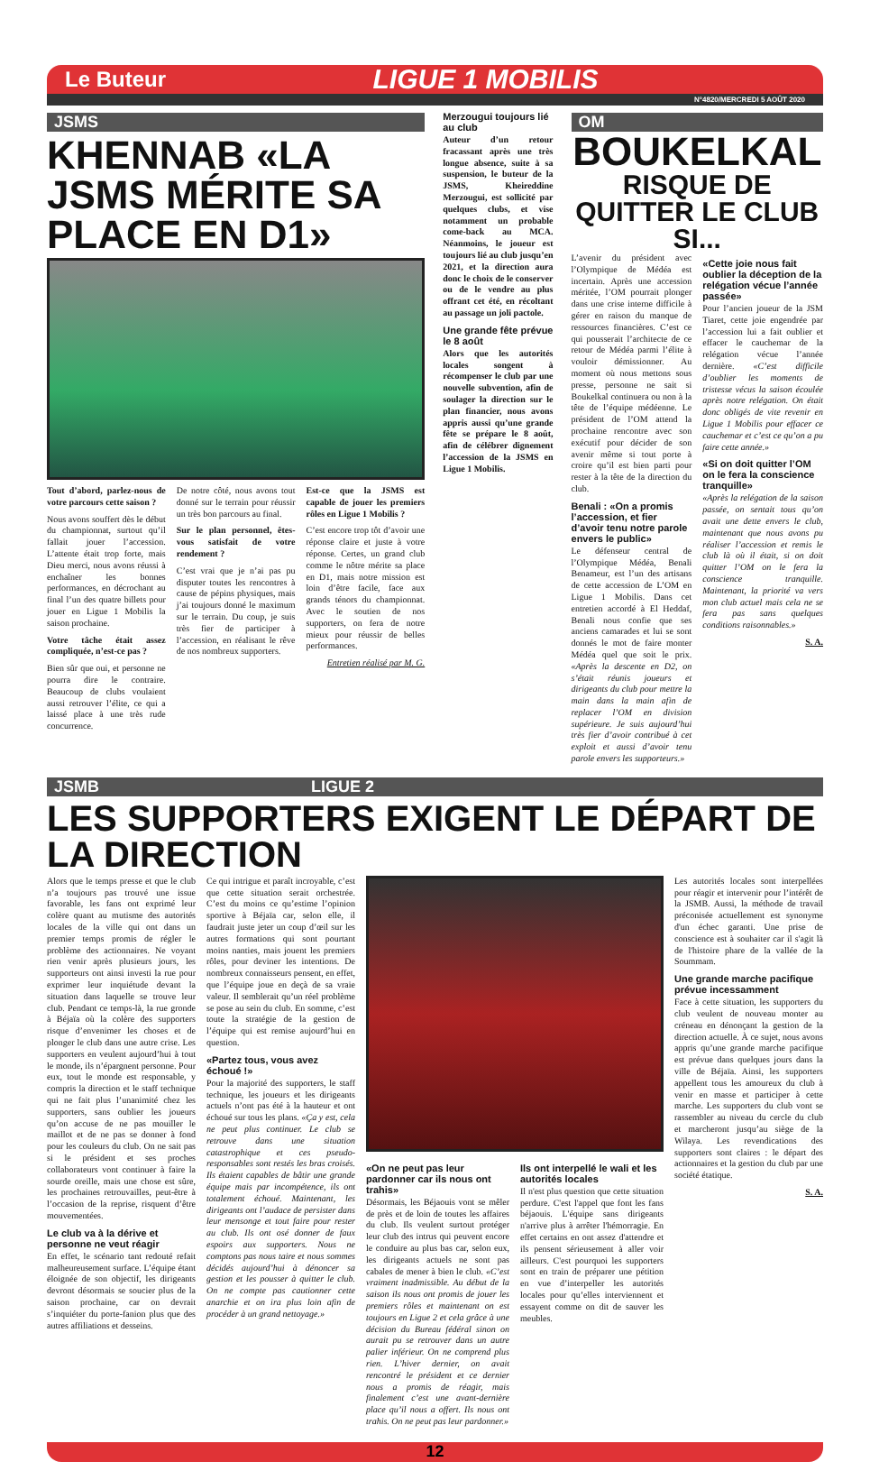Le Buteur LIGUE 1 MOBILIS
N°4820/MERCREDI 5 AOÛT 2020
JSMS
KHENNAB «LA JSMS MÉRITE SA PLACE EN D1»
Tout d’abord, parlez-nous de votre parcours cette saison ?
Nous avons souffert dès le début du championnat, surtout qu’il fallait jouer l’accession. L’attente était trop forte, mais Dieu merci, nous avons réussi à enchaîner les bonnes performances, en décrochant au final l’un des quatre billets pour jouer en Ligue 1 Mobilis la saison prochaine.
Votre tâche était assez compliquée, n’est-ce pas ?
Bien sûr que oui, et personne ne pourra dire le contraire. Beaucoup de clubs voulaient aussi retrouver l’élite, ce qui a laissé place à une très rude concurrence.
De notre côté, nous avons tout donné sur le terrain pour réussir un très bon parcours au final.
Sur le plan personnel, êtes-vous satisfait de votre rendement ?
C’est vrai que je n’ai pas pu disputer toutes les rencontres à cause de pépins physiques, mais j’ai toujours donné le maximum sur le terrain. Du coup, je suis très fier de participer à l’accession, en réalisant le rêve de nos nombreux supporters.
Est-ce que la JSMS est capable de jouer les premiers rôles en Ligue 1 Mobilis ?
C’est encore trop tôt d’avoir une réponse claire et juste à votre réponse. Certes, un grand club comme le nôtre mérite sa place en D1, mais notre mission est loin d’être facile, face aux grands ténors du championnat. Avec le soutien de nos supporters, on fera de notre mieux pour réussir de belles performances.
Entretien réalisé par M. G.
Merzougui toujours lié au club
Auteur d’un retour fracassant après une très longue absence, suite à sa suspension, le buteur de la JSMS, Kheireddine Merzougui, est sollicité par quelques clubs, et vise notamment un probable come-back au MCA. Néanmoins, le joueur est toujours lié au club jusqu’en 2021, et la direction aura donc le choix de le conserver ou de le vendre au plus offrant cet été, en récoltant au passage un joli pactole.
Une grande fête prévue le 8 août
Alors que les autorités locales songent à récompenser le club par une nouvelle subvention, afin de soulager la direction sur le plan financier, nous avons appris aussi qu’une grande fête se prépare le 8 août, afin de célébrer dignement l’accession de la JSMS en Ligue 1 Mobilis.
OM
BOUKELKAL
RISQUE DE QUITTER LE CLUB SI...
L’avenir du président avec l’Olympique de Médéa est incertain. Après une accession méritée, l’OM pourrait plonger dans une crise interne difficile à gérer en raison du manque de ressources financières. C’est ce qui pousserait l’architecte de ce retour de Médéa parmi l’élite à vouloir démissionner. Au moment où nous mettons sous presse, personne ne sait si Boukelkal continuera ou non à la tête de l’équipe médéenne. Le président de l’OM attend la prochaine rencontre avec son exécutif pour décider de son avenir même si tout porte à croire qu’il est bien parti pour rester à la tête de la direction du club.
Benali : «On a promis l’accession, et fier d’avoir tenu notre parole envers le public»
Le défenseur central de l’Olympique Médéa, Benali Benameur, est l’un des artisans de cette accession de L’OM en Ligue 1 Mobilis. Dans cet entretien accordé à El Heddaf, Benali nous confie que ses anciens camarades et lui se sont donnés le mot de faire monter Médéa quel que soit le prix. «Après la descente en D2, on s’était réunis joueurs et dirigeants du club pour mettre la main dans la main afin de replacer l’OM en division supérieure. Je suis aujourd’hui très fier d’avoir contribué à cet exploit et aussi d’avoir tenu parole envers les supporteurs.»
«Cette joie nous fait oublier la déception de la relégation vécue l’année passée»
Pour l’ancien joueur de la JSM Tiaret, cette joie engendrée par l’accession lui a fait oublier et effacer le cauchemar de la relégation vécue l’année dernière. «C’est difficile d’oublier les moments de tristesse vécus la saison écoulée après notre relégation. On était donc obligés de vite revenir en Ligue 1 Mobilis pour effacer ce cauchemar et c’est ce qu’on a pu faire cette année.»
«Si on doit quitter l’OM on le fera la conscience tranquille»
«Après la relégation de la saison passée, on sentait tous qu’on avait une dette envers le club, maintenant que nous avons pu réaliser l’accession et remis le club là où il était, si on doit quitter l’OM on le fera la conscience tranquille. Maintenant, la priorité va vers mon club actuel mais cela ne se fera pas sans quelques conditions raisonnables.»
S. A.
JSMB LIGUE 2
LES SUPPORTERS EXIGENT LE DÉPART DE LA DIRECTION
Alors que le temps presse et que le club n’a toujours pas trouvé une issue favorable, les fans ont exprimé leur colère quant au mutisme des autorités locales de la ville qui ont dans un premier temps promis de régler le problème des actionnaires. Ne voyant rien venir après plusieurs jours, les supporteurs ont ainsi investi la rue pour exprimer leur inquiétude devant la situation dans laquelle se trouve leur club. Pendant ce temps-là, la rue gronde à Béjaïa où la colère des supporters risque d’envenimer les choses et de plonger le club dans une autre crise. Les supporters en veulent aujourd’hui à tout le monde, ils n’épargnent personne. Pour eux, tout le monde est responsable, y compris la direction et le staff technique qui ne fait plus l’unanimité chez les supporters, sans oublier les joueurs qu’on accuse de ne pas mouiller le maillot et de ne pas se donner à fond pour les couleurs du club. On ne sait pas si le président et ses proches collaborateurs vont continuer à faire la sourde oreille, mais une chose est sûre, les prochaines retrouvailles, peut-être à l’occasion de la reprise, risquent d’être mouvementées.
Le club va à la dérive et personne ne veut réagir
En effet, le scénario tant redouté refait malheureusement surface. L’équipe étant éloignée de son objectif, les dirigeants devront désormais se soucier plus de la saison prochaine, car on devrait s’inquiéter du porte-fanion plus que des autres affiliations et desseins.
Ce qui intrigue et paraît incroyable, c’est que cette situation serait orchestrée. C’est du moins ce qu’estime l’opinion sportive à Béjaïa car, selon elle, il faudrait juste jeter un coup d’œil sur les autres formations qui sont pourtant moins nanties, mais jouent les premiers rôles, pour deviner les intentions. De nombreux connaisseurs pensent, en effet, que l’équipe joue en deçà de sa vraie valeur. Il semblerait qu’un réel problème se pose au sein du club. En somme, c’est toute la stratégie de la gestion de l’équipe qui est remise aujourd’hui en question.
«Partez tous, vous avez échoué !»
Pour la majorité des supporters, le staff technique, les joueurs et les dirigeants actuels n’ont pas été à la hauteur et ont échoué sur tous les plans. «Ça y est, cela ne peut plus continuer. Le club se retrouve dans une situation catastrophique et ces pseudo-responsables sont restés les bras croisés. Ils étaient capables de bâtir une grande équipe mais par incompétence, ils ont totalement échoué. Maintenant, les dirigeants ont l’audace de persister dans leur mensonge et tout faire pour rester au club. Ils ont osé donner de faux espoirs aux supporters. Nous ne comptons pas nous taire et nous sommes décidés aujourd’hui à dénoncer sa gestion et les pousser à quitter le club. On ne compte pas cautionner cette anarchie et on ira plus loin afin de procéder à un grand nettoyage.»
«On ne peut pas leur pardonner car ils nous ont trahis»
Désormais, les Béjaouis vont se mêler de près et de loin de toutes les affaires du club. Ils veulent surtout protéger leur club des intrus qui peuvent encore le conduire au plus bas car, selon eux, les dirigeants actuels ne sont pas cabales de mener à bien le club. «C’est vraiment inadmissible. Au début de la saison ils nous ont promis de jouer les premiers rôles et maintenant on est toujours en Ligue 2 et cela grâce à une décision du Bureau fédéral sinon on aurait pu se retrouver dans un autre palier inférieur. On ne comprend plus rien. L’hiver dernier, on avait rencontré le président et ce dernier nous a promis de réagir, mais finalement c’est une avant-dernière place qu’il nous a offert. Ils nous ont trahis. On ne peut pas leur pardonner.»
Ils ont interpellé le wali et les autorités locales
Il n'est plus question que cette situation perdure. C'est l'appel que font les fans béjaouis. L'équipe sans dirigeants n'arrive plus à arrêter l'hémorragie. En effet certains en ont assez d'attendre et ils pensent sérieusement à aller voir ailleurs. C'est pourquoi les supporters sont en train de préparer une pétition en vue d’interpeller les autorités locales pour qu’elles interviennent et essayent comme on dit de sauver les meubles.
Les autorités locales sont interpellées pour réagir et intervenir pour l’intérêt de la JSMB. Aussi, la méthode de travail préconisée actuellement est synonyme d'un échec garanti. Une prise de conscience est à souhaiter car il s'agit là de l'histoire phare de la vallée de la Soummam.
Une grande marche pacifique prévue incessamment
Face à cette situation, les supporters du club veulent de nouveau monter au créneau en dénonçant la gestion de la direction actuelle. À ce sujet, nous avons appris qu’une grande marche pacifique est prévue dans quelques jours dans la ville de Béjaïa. Ainsi, les supporters appellent tous les amoureux du club à venir en masse et participer à cette marche. Les supporters du club vont se rassembler au niveau du cercle du club et marcheront jusqu’au siège de la Wilaya. Les revendications des supporters sont claires : le départ des actionnaires et la gestion du club par une société étatique.
S. A.
12